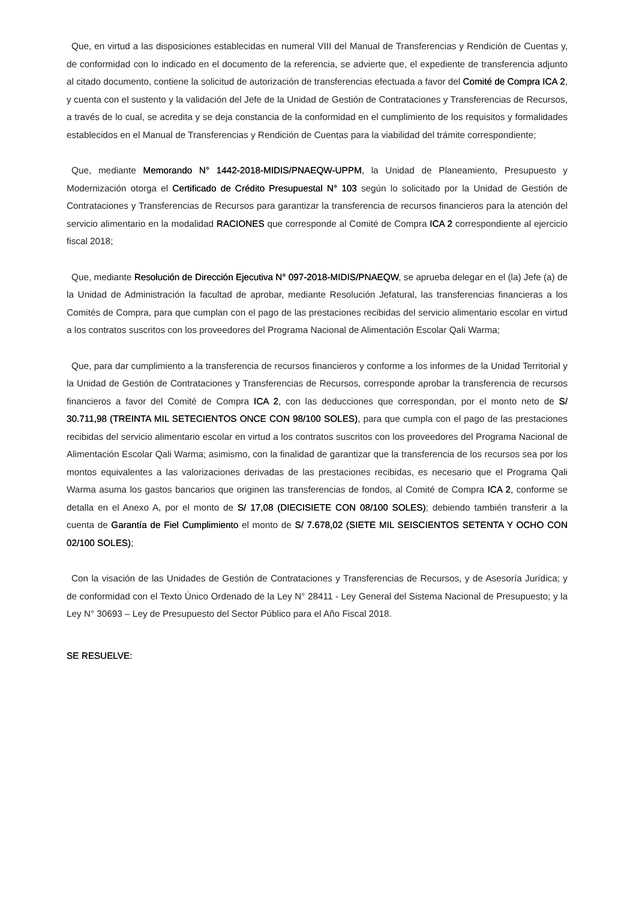Que, en virtud a las disposiciones establecidas en numeral VIII del Manual de Transferencias y Rendición de Cuentas y, de conformidad con lo indicado en el documento de la referencia, se advierte que, el expediente de transferencia adjunto al citado documento, contiene la solicitud de autorización de transferencias efectuada a favor del Comité de Compra ICA 2, y cuenta con el sustento y la validación del Jefe de la Unidad de Gestión de Contrataciones y Transferencias de Recursos, a través de lo cual, se acredita y se deja constancia de la conformidad en el cumplimiento de los requisitos y formalidades establecidos en el Manual de Transferencias y Rendición de Cuentas para la viabilidad del trámite correspondiente;
Que, mediante Memorando N° 1442-2018-MIDIS/PNAEQW-UPPM, la Unidad de Planeamiento, Presupuesto y Modernización otorga el Certificado de Crédito Presupuestal N° 103 según lo solicitado por la Unidad de Gestión de Contrataciones y Transferencias de Recursos para garantizar la transferencia de recursos financieros para la atención del servicio alimentario en la modalidad RACIONES que corresponde al Comité de Compra ICA 2 correspondiente al ejercicio fiscal 2018;
Que, mediante Resolución de Dirección Ejecutiva N° 097-2018-MIDIS/PNAEQW, se aprueba delegar en el (la) Jefe (a) de la Unidad de Administración la facultad de aprobar, mediante Resolución Jefatural, las transferencias financieras a los Comités de Compra, para que cumplan con el pago de las prestaciones recibidas del servicio alimentario escolar en virtud a los contratos suscritos con los proveedores del Programa Nacional de Alimentación Escolar Qali Warma;
Que, para dar cumplimiento a la transferencia de recursos financieros y conforme a los informes de la Unidad Territorial y la Unidad de Gestión de Contrataciones y Transferencias de Recursos, corresponde aprobar la transferencia de recursos financieros a favor del Comité de Compra ICA 2, con las deducciones que correspondan, por el monto neto de S/ 30.711,98 (TREINTA MIL SETECIENTOS ONCE CON 98/100 SOLES), para que cumpla con el pago de las prestaciones recibidas del servicio alimentario escolar en virtud a los contratos suscritos con los proveedores del Programa Nacional de Alimentación Escolar Qali Warma; asimismo, con la finalidad de garantizar que la transferencia de los recursos sea por los montos equivalentes a las valorizaciones derivadas de las prestaciones recibidas, es necesario que el Programa Qali Warma asuma los gastos bancarios que originen las transferencias de fondos, al Comité de Compra ICA 2, conforme se detalla en el Anexo A, por el monto de S/ 17,08 (DIECISIETE CON 08/100 SOLES); debiendo también transferir a la cuenta de Garantía de Fiel Cumplimiento el monto de S/ 7.678,02 (SIETE MIL SEISCIENTOS SETENTA Y OCHO CON 02/100 SOLES);
Con la visación de las Unidades de Gestión de Contrataciones y Transferencias de Recursos, y de Asesoría Jurídica; y de conformidad con el Texto Único Ordenado de la Ley N° 28411 - Ley General del Sistema Nacional de Presupuesto; y la Ley N° 30693 – Ley de Presupuesto del Sector Público para el Año Fiscal 2018.
SE RESUELVE: